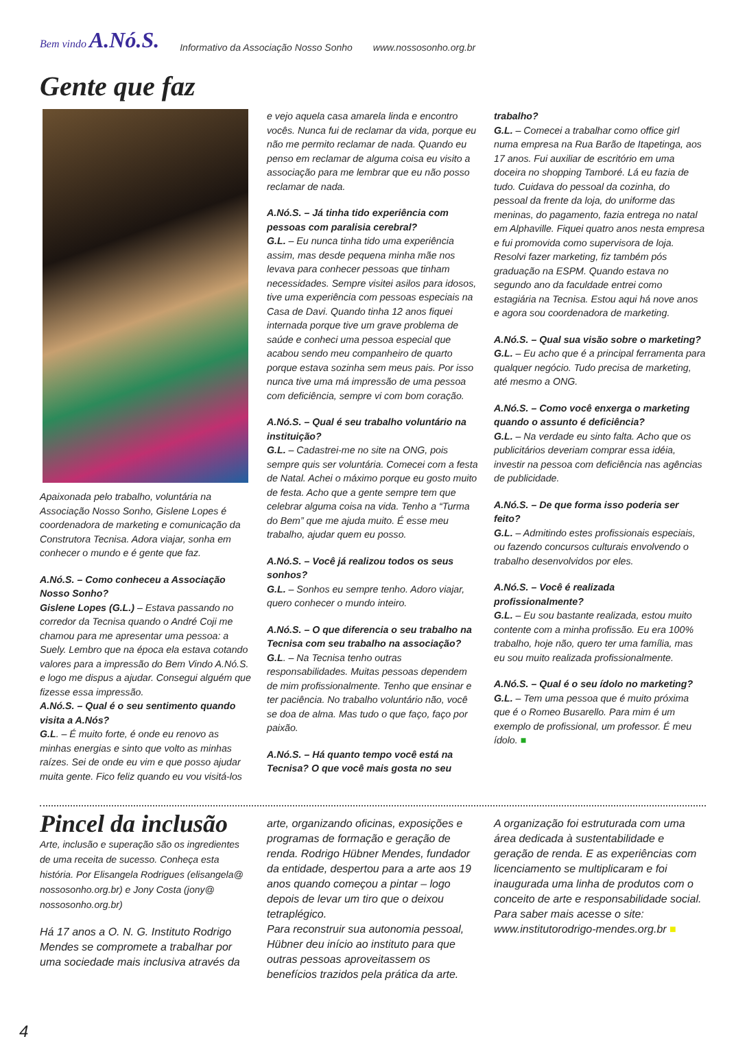Bem vindo A.Nó.S. Informativo da Associação Nosso Sonho www.nossosonho.org.br
Gente que faz
Apaixonada pelo trabalho, voluntária na Associação Nosso Sonho, Gislene Lopes é coordenadora de marketing e comunicação da Construtora Tecnisa. Adora viajar, sonha em conhecer o mundo e é gente que faz.
A.Nó.S. – Como conheceu a Associação Nosso Sonho?
Gislene Lopes (G.L.) – Estava passando no corredor da Tecnisa quando o André Coji me chamou para me apresentar uma pessoa: a Suely. Lembro que na época ela estava cotando valores para a impressão do Bem Vindo A.Nó.S. e logo me dispus a ajudar. Consegui alguém que fizesse essa impressão.
A.Nó.S. – Qual é o seu sentimento quando visita a A.Nós?
G.L. – É muito forte, é onde eu renovo as minhas energias e sinto que volto as minhas raízes. Sei de onde eu vim e que posso ajudar muita gente. Fico feliz quando eu vou visitá-los
e vejo aquela casa amarela linda e encontro vocês. Nunca fui de reclamar da vida, porque eu não me permito reclamar de nada. Quando eu penso em reclamar de alguma coisa eu visito a associação para me lembrar que eu não posso reclamar de nada.
A.Nó.S. – Já tinha tido experiência com pessoas com paralisia cerebral?
G.L. – Eu nunca tinha tido uma experiência assim, mas desde pequena minha mãe nos levava para conhecer pessoas que tinham necessidades. Sempre visitei asilos para idosos, tive uma experiência com pessoas especiais na Casa de Davi. Quando tinha 12 anos fiquei internada porque tive um grave problema de saúde e conheci uma pessoa especial que acabou sendo meu companheiro de quarto porque estava sozinha sem meus pais. Por isso nunca tive uma má impressão de uma pessoa com deficiência, sempre vi com bom coração.
A.Nó.S. – Qual é seu trabalho voluntário na instituição?
G.L. – Cadastrei-me no site na ONG, pois sempre quis ser voluntária. Comecei com a festa de Natal. Achei o máximo porque eu gosto muito de festa. Acho que a gente sempre tem que celebrar alguma coisa na vida. Tenho a “Turma do Bem” que me ajuda muito. É esse meu trabalho, ajudar quem eu posso.
A.Nó.S. – Você já realizou todos os seus sonhos?
G.L. – Sonhos eu sempre tenho. Adoro viajar, quero conhecer o mundo inteiro.
A.Nó.S. – O que diferencia o seu trabalho na Tecnisa com seu trabalho na associação?
G.L. – Na Tecnisa tenho outras responsabilidades. Muitas pessoas dependem de mim profissionalmente. Tenho que ensinar e ter paciência. No trabalho voluntário não, você se doa de alma. Mas tudo o que faço, faço por paixão.
A.Nó.S. – Há quanto tempo você está na Tecnisa? O que você mais gosta no seu
trabalho?
G.L. – Comecei a trabalhar como office girl numa empresa na Rua Barão de Itapetinga, aos 17 anos. Fui auxiliar de escritório em uma doceira no shopping Tamboré. Lá eu fazia de tudo. Cuidava do pessoal da cozinha, do pessoal da frente da loja, do uniforme das meninas, do pagamento, fazia entrega no natal em Alphaville. Fiquei quatro anos nesta empresa e fui promovida como supervisora de loja. Resolvi fazer marketing, fiz também pós graduação na ESPM. Quando estava no segundo ano da faculdade entrei como estagiária na Tecnisa. Estou aqui há nove anos e agora sou coordenadora de marketing.
A.Nó.S. – Qual sua visão sobre o marketing?
G.L. – Eu acho que é a principal ferramenta para qualquer negócio. Tudo precisa de marketing, até mesmo a ONG.
A.Nó.S. – Como você enxerga o marketing quando o assunto é deficiência?
G.L. – Na verdade eu sinto falta. Acho que os publicitários deveriam comprar essa idéia, investir na pessoa com deficiência nas agências de publicidade.
A.Nó.S. – De que forma isso poderia ser feito?
G.L. – Admitindo estes profissionais especiais, ou fazendo concursos culturais envolvendo o trabalho desenvolvidos por eles.
A.Nó.S. – Você é realizada profissionalmente?
G.L. – Eu sou bastante realizada, estou muito contente com a minha profissão. Eu era 100% trabalho, hoje não, quero ter uma família, mas eu sou muito realizada profissionalmente.
A.Nó.S. – Qual é o seu ídolo no marketing?
G.L. – Tem uma pessoa que é muito próxima que é o Romeo Busarello. Para mim é um exemplo de profissional, um professor. É meu ídolo. ■
Pincel da inclusão
Arte, inclusão e superação são os ingredientes de uma receita de sucesso. Conheça esta história. Por Elisangela Rodrigues (elisangela@ nossosonho.org.br) e Jony Costa (jony@ nossosonho.org.br)
Há 17 anos a O. N. G. Instituto Rodrigo Mendes se compromete a trabalhar por uma sociedade mais inclusiva através da
arte, organizando oficinas, exposições e programas de formação e geração de renda. Rodrigo Hübner Mendes, fundador da entidade, despertou para a arte aos 19 anos quando começou a pintar – logo depois de levar um tiro que o deixou tetraplégico.
Para reconstruir sua autonomia pessoal, Hübner deu início ao instituto para que outras pessoas aproveitassem os benefícios trazidos pela prática da arte.
A organização foi estruturada com uma área dedicada à sustentabilidade e geração de renda. E as experiências com licenciamento se multiplicaram e foi inaugurada uma linha de produtos com o conceito de arte e responsabilidade social. Para saber mais acesse o site: www.institutorodrigo-mendes.org.br ■
4